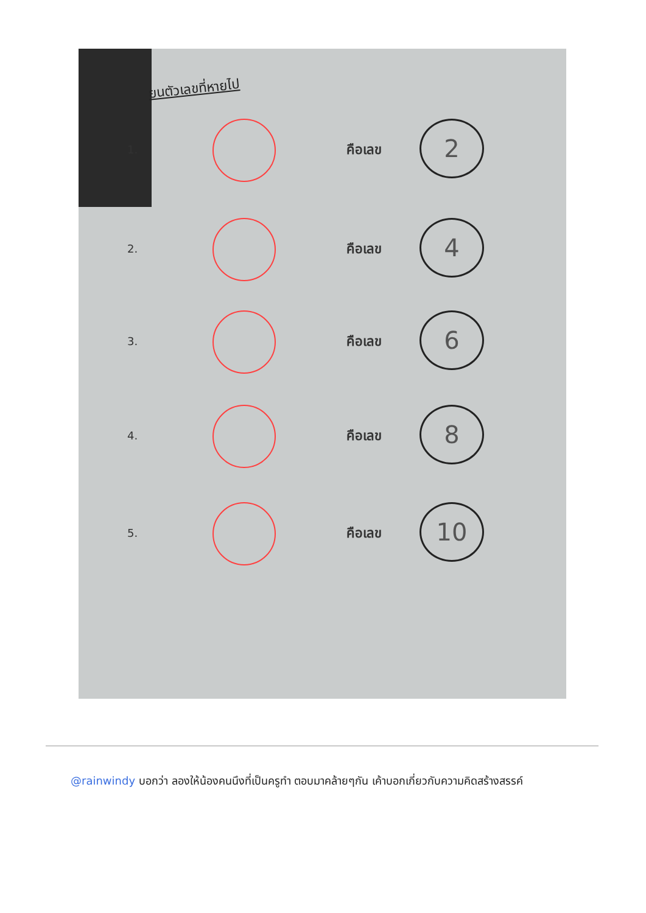ยนตัวเลขที่หายไป
1. คือเลข
2
2. คือเลข
4
3. คือเลข
6
4. คือเลข
8
5. คือเลข
10
@rainwindy บอกว่า ลองให้น้องคนนึงที่เป็นครูทำ ตอบมาคล้ายๆกัน เค้าบอกเกี่ยวกับความคิดสร้างสรรค์